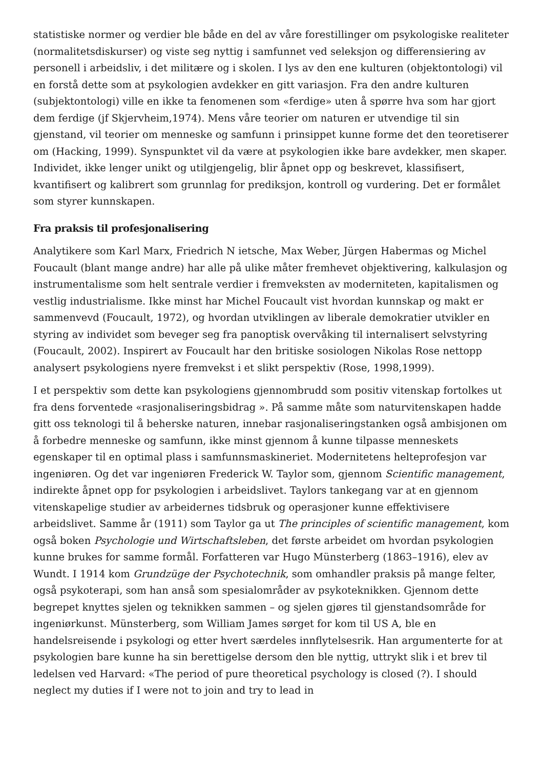statistiske normer og verdier ble både en del av våre forestillinger om psykologiske realiteter (normalitetsdiskurser) og viste seg nyttig i samfunnet ved seleksjon og differensiering av personell i arbeidsliv, i det militære og i skolen. I lys av den ene kulturen (objektontologi) vil en forstå dette som at psykologien avdekker en gitt variasjon. Fra den andre kulturen (subjektontologi) ville en ikke ta fenomenen som «ferdige» uten å spørre hva som har gjort dem ferdige (jf Skjervheim,1974). Mens våre teorier om naturen er utvendige til sin gjenstand, vil teorier om menneske og samfunn i prinsippet kunne forme det den teoretiserer om (Hacking, 1999). Synspunktet vil da være at psykologien ikke bare avdekker, men skaper. Individet, ikke lenger unikt og utilgjengelig, blir åpnet opp og beskrevet, klassifisert, kvantifisert og kalibrert som grunnlag for prediksjon, kontroll og vurdering. Det er formålet som styrer kunnskapen.
Fra praksis til profesjonalisering
Analytikere som Karl Marx, Friedrich N ietsche, Max Weber, Jürgen Habermas og Michel Foucault (blant mange andre) har alle på ulike måter fremhevet objektivering, kalkulasjon og instrumentalisme som helt sentrale verdier i fremveksten av moderniteten, kapitalismen og vestlig industrialisme. Ikke minst har Michel Foucault vist hvordan kunnskap og makt er sammenvevd (Foucault, 1972), og hvordan utviklingen av liberale demokratier utvikler en styring av individet som beveger seg fra panoptisk overvåking til internalisert selvstyring (Foucault, 2002). Inspirert av Foucault har den britiske sosiologen Nikolas Rose nettopp analysert psykologiens nyere fremvekst i et slikt perspektiv (Rose, 1998,1999).
I et perspektiv som dette kan psykologiens gjennombrudd som positiv vitenskap fortolkes ut fra dens forventede «rasjonaliseringsbidrag ». På samme måte som naturvitenskapen hadde gitt oss teknologi til å beherske naturen, innebar rasjonaliseringstanken også ambisjonen om å forbedre menneske og samfunn, ikke minst gjennom å kunne tilpasse menneskets egenskaper til en optimal plass i samfunnsmaskineriet. Modernitetens helteprofesjon var ingeniøren. Og det var ingeniøren Frederick W. Taylor som, gjennom Scientific management, indirekte åpnet opp for psykologien i arbeidslivet. Taylors tankegang var at en gjennom vitenskapelige studier av arbeidernes tidsbruk og operasjoner kunne effektivisere arbeidslivet. Samme år (1911) som Taylor ga ut The principles of scientific management, kom også boken Psychologie und Wirtschaftsleben, det første arbeidet om hvordan psykologien kunne brukes for samme formål. Forfatteren var Hugo Münsterberg (1863–1916), elev av Wundt. I 1914 kom Grundzüge der Psychotechnik, som omhandler praksis på mange felter, også psykoterapi, som han anså som spesialområder av psykoteknikken. Gjennom dette begrepet knyttes sjelen og teknikken sammen – og sjelen gjøres til gjenstandsområde for ingeniørkunst. Münsterberg, som William James sørget for kom til US A, ble en handelsreisende i psykologi og etter hvert særdeles innflytelsesrik. Han argumenterte for at psykologien bare kunne ha sin berettigelse dersom den ble nyttig, uttrykt slik i et brev til ledelsen ved Harvard: «The period of pure theoretical psychology is closed (?). I should neglect my duties if I were not to join and try to lead in